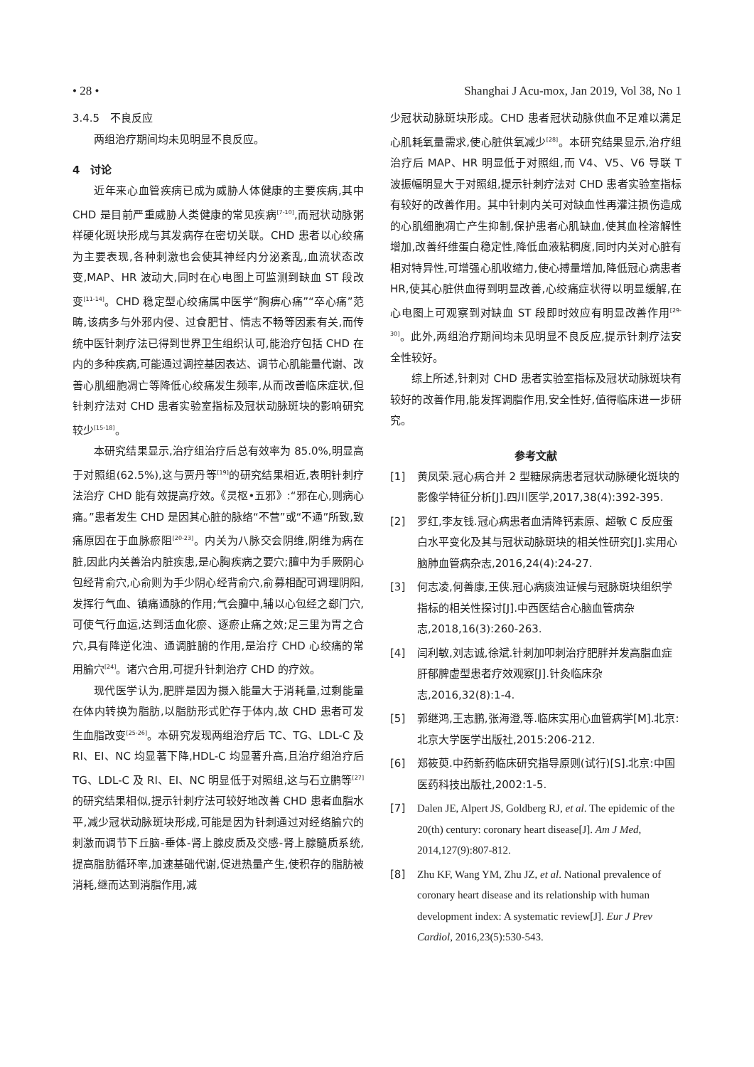• 28 • Shanghai J Acu-mox, Jan 2019, Vol 38, No 1
3.4.5　不良反应
两组治疗期间均未见明显不良反应。
4　讨论
近年来心血管疾病已成为威胁人体健康的主要疾病,其中 CHD 是目前严重威胁人类健康的常见疾病<sup>[7-10]</sup>,而冠状动脉粥样硬化斑块形成与其发病存在密切关联。CHD 患者以心绞痛为主要表现,各种刺激也会使其神经内分泌紊乱,血流状态改变,MAP、HR 波动大,同时在心电图上可监测到缺血 ST 段改变<sup>[11-14]</sup>。CHD 稳定型心绞痛属中医学“胸痹心痛”“卒心痛”范畴,该病多与外邪内侵、过食肥甘、情志不畅等因素有关,而传统中医针刺疗法已得到世界卫生组织认可,能治疗包括 CHD 在内的多种疾病,可能通过调控基因表达、调节心肌能量代谢、改善心肌细胞凋亡等降低心绞痛发生频率,从而改善临床症状,但针刺疗法对 CHD 患者实验室指标及冠状动脉斑块的影响研究较少<sup>[15-18]</sup>。
本研究结果显示,治疗组治疗后总有效率为 85.0%,明显高于对照组(62.5%),这与贾丹等<sup>[19]</sup>的研究结果相近,表明针刺疗法治疗 CHD 能有效提高疗效。《灵枢•五邪》:“邪在心,则病心痛。”患者发生 CHD 是因其心脏的脉络“不营”或“不通”所致,致痛原因在于血脉瘀阻<sup>[20-23]</sup>。内关为八脉交会阴维,阴维为病在脏,因此内关善治内脏疾患,是心胸疾病之要穴;膻中为手厥阴心包经背俞穴,心俞则为手少阴心经背俞穴,俞募相配可调理阴阳,发挥行气血、镇痛通脉的作用;气会膻中,辅以心包经之郄门穴,可使气行血运,达到活血化瘀、逐瘀止痛之效;足三里为胃之合穴,具有降逆化浊、通调脏腑的作用,是治疗 CHD 心绞痛的常用腧穴<sup>[24]</sup>。诸穴合用,可提升针刺治疗 CHD 的疗效。
现代医学认为,肥胖是因为摄入能量大于消耗量,过剩能量在体内转换为脂肪,以脂肪形式贮存于体内,故 CHD 患者可发生血脂改变<sup>[25-26]</sup>。本研究发现两组治疗后 TC、TG、LDL-C 及 RI、EI、NC 均显著下降,HDL-C 均显著升高,且治疗组治疗后 TG、LDL-C 及 RI、EI、NC 明显低于对照组,这与石立鹏等<sup>[27]</sup>的研究结果相似,提示针刺疗法可较好地改善 CHD 患者血脂水平,减少冠状动脉斑块形成,可能是因为针刺通过对经络腧穴的刺激而调节下丘脑-垂体-肾上腺皮质及交感-肾上腺髓质系统,提高脂肪循环率,加速基础代谢,促进热量产生,使积存的脂肪被消耗,继而达到消脂作用,减
少冠状动脉斑块形成。CHD 患者冠状动脉供血不足难以满足心肌耗氧量需求,使心脏供氧减少<sup>[28]</sup>。本研究结果显示,治疗组治疗后 MAP、HR 明显低于对照组,而 V4、V5、V6 导联 T 波振幅明显大于对照组,提示针刺疗法对 CHD 患者实验室指标有较好的改善作用。其中针刺内关可对缺血性再灌注损伤造成的心肌细胞凋亡产生抑制,保护患者心肌缺血,使其血栓溶解性增加,改善纤维蛋白稳定性,降低血液粘稠度,同时内关对心脏有相对特异性,可增强心肌收缩力,使心搏量增加,降低冠心病患者 HR,使其心脏供血得到明显改善,心绞痛症状得以明显缓解,在心电图上可观察到对缺血 ST 段即时效应有明显改善作用<sup>[29-30]</sup>。此外,两组治疗期间均未见明显不良反应,提示针刺疗法安全性较好。
综上所述,针刺对 CHD 患者实验室指标及冠状动脉斑块有较好的改善作用,能发挥调脂作用,安全性好,值得临床进一步研究。
参考文献
[1] 黄凤荣.冠心病合并 2 型糖尿病患者冠状动脉硬化斑块的影像学特征分析[J].四川医学,2017,38(4):392-395.
[2] 罗红,李友钱.冠心病患者血清降钙素原、超敏 C 反应蛋白水平变化及其与冠状动脉斑块的相关性研究[J].实用心脑肺血管病杂志,2016,24(4):24-27.
[3] 何志凌,何善康,王侠.冠心病痰浊证候与冠脉斑块组织学指标的相关性探讨[J].中西医结合心脑血管病杂志,2018,16(3):260-263.
[4] 闫利敏,刘志诚,徐斌.针刺加叩刺治疗肥胖并发高脂血症肝郁脾虚型患者疗效观察[J].针灸临床杂志,2016,32(8):1-4.
[5] 郭继鸿,王志鹏,张海澄,等.临床实用心血管病学[M].北京:北京大学医学出版社,2015:206-212.
[6] 郑筱萸.中药新药临床研究指导原则(试行)[S].北京:中国医药科技出版社,2002:1-5.
[7] Dalen JE, Alpert JS, Goldberg RJ, et al. The epidemic of the 20(th) century: coronary heart disease[J]. Am J Med, 2014,127(9):807-812.
[8] Zhu KF, Wang YM, Zhu JZ, et al. National prevalence of coronary heart disease and its relationship with human development index: A systematic review[J]. Eur J Prev Cardiol, 2016,23(5):530-543.